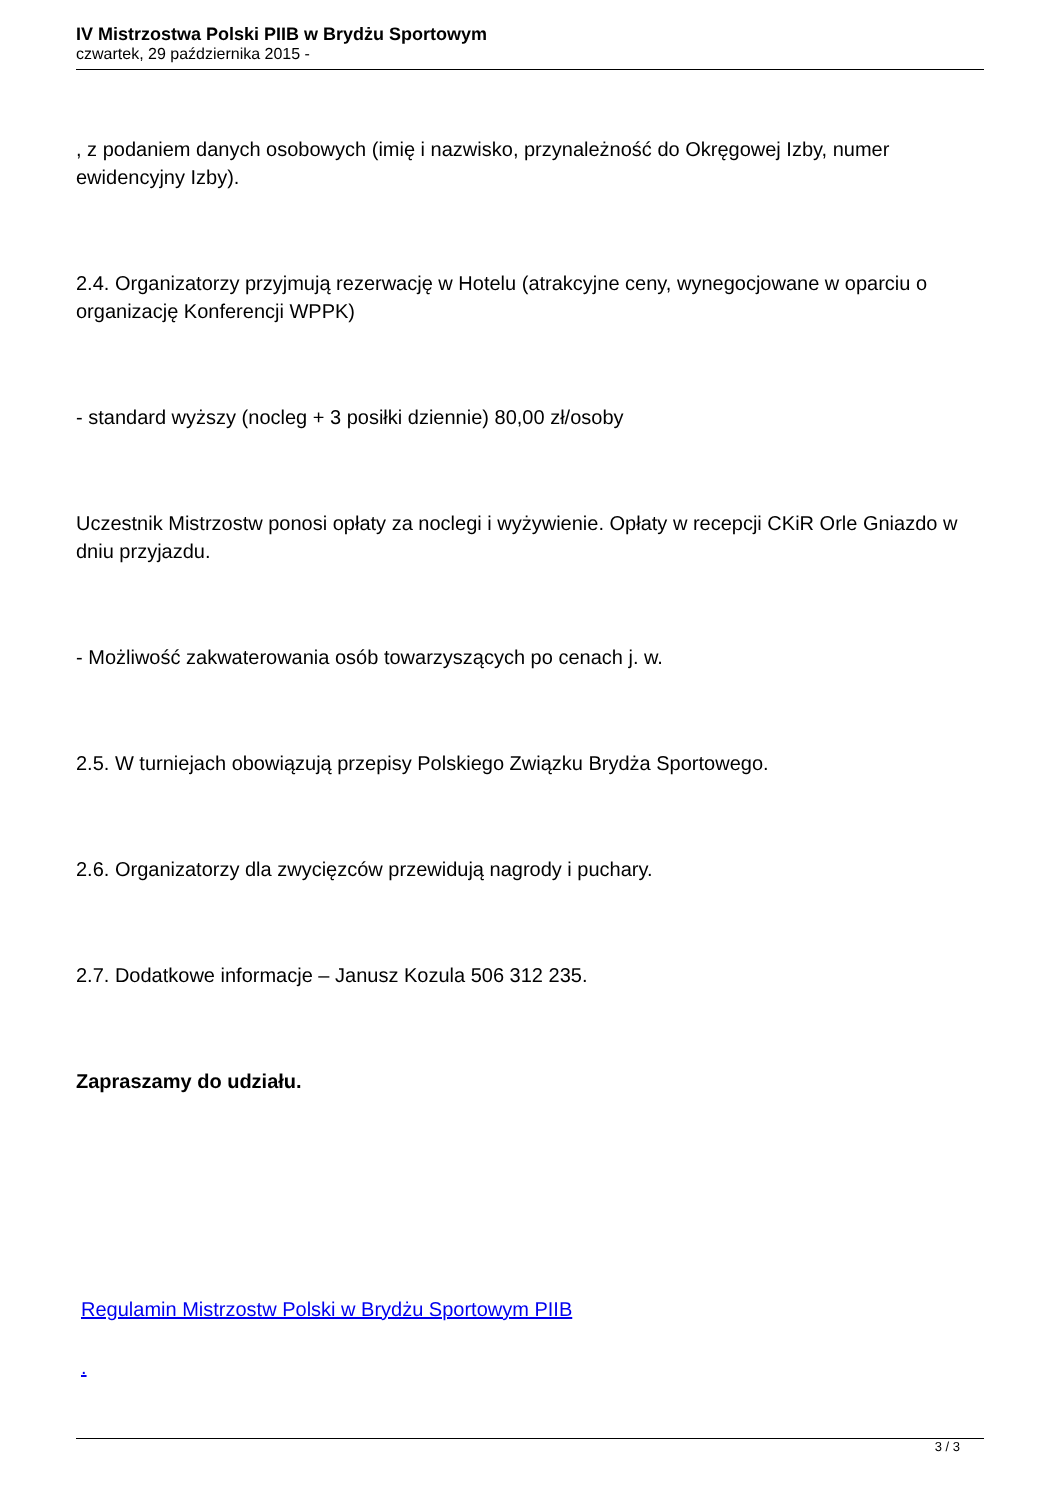IV Mistrzostwa Polski PIIB w Brydżu Sportowym
czwartek, 29 października 2015 -
, z podaniem danych osobowych (imię i nazwisko, przynależność do Okręgowej Izby, numer ewidencyjny Izby).
2.4. Organizatorzy przyjmują rezerwację w Hotelu (atrakcyjne ceny, wynegocjowane w oparciu o organizację Konferencji WPPK)
- standard wyższy (nocleg + 3 posiłki dziennie) 80,00 zł/osoby
Uczestnik Mistrzostw ponosi opłaty za noclegi i wyżywienie. Opłaty w recepcji CKiR Orle Gniazdo w dniu przyjazdu.
- Możliwość zakwaterowania osób towarzyszących po cenach j. w.
2.5. W turniejach obowiązują przepisy Polskiego Związku Brydża Sportowego.
2.6. Organizatorzy dla zwycięzców przewidują nagrody i puchary.
2.7. Dodatkowe informacje – Janusz Kozula 506 312 235.
Zapraszamy do udziału.
Regulamin Mistrzostw Polski w Brydżu Sportowym PIIB
.
3 / 3